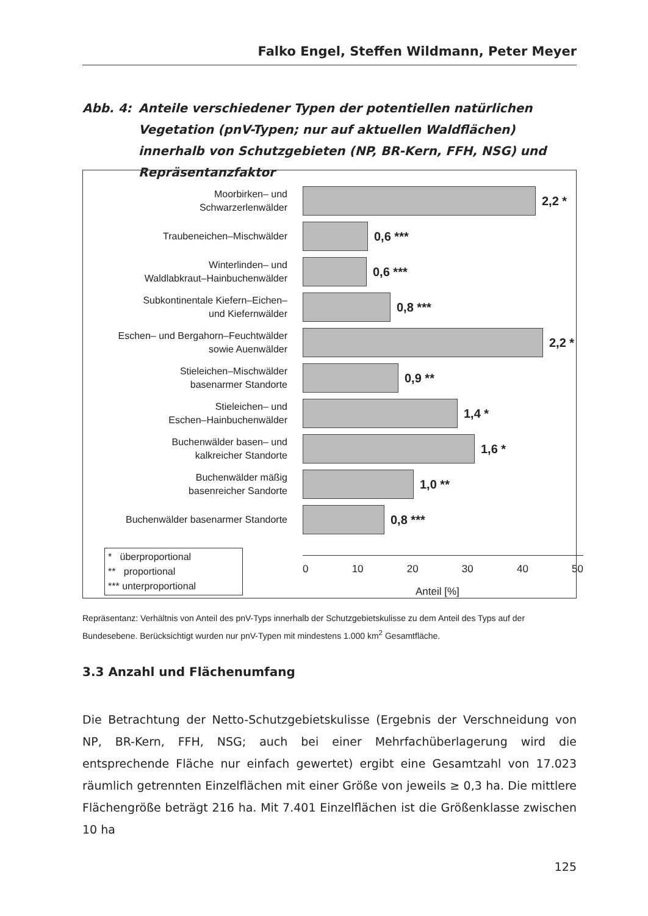Falko Engel, Steffen Wildmann, Peter Meyer
Abb. 4: Anteile verschiedener Typen der potentiellen natürlichen Vegetation (pnV-Typen; nur auf aktuellen Waldflächen) innerhalb von Schutzgebieten (NP, BR-Kern, FFH, NSG) und Repräsentanzfaktor
Moorbirken– und
Schwarzerlenwälder
2,2 *
Traubeneichen–Mischwälder
0,6 ***
Winterlinden– und
Waldlabkraut–Hainbuchenwälder
0,6 ***
Subkontinentale Kiefern–Eichen–
und Kiefernwälder
0,8 ***
Eschen– und Bergahorn–Feuchtwälder
sowie Auenwälder
2,2 *
Stieleichen–Mischwälder
basenarmer Standorte
0,9 **
Stieleichen– und
Eschen–Hainbuchenwälder
1,4 *
Buchenwälder basen– und
kalkreicher Standorte
1,6 *
Buchenwälder mäßig
basenreicher Sandorte
1,0 **
Buchenwälder basenarmer Standorte
0,8 ***
* überproportional
** proportional
*** unterproportional
0 10 20 30 40 50
Anteil [%]
Repräsentanz: Verhältnis von Anteil des pnV-Typs innerhalb der Schutzgebietskulisse zu dem Anteil des Typs auf der Bundesebene. Berücksichtigt wurden nur pnV-Typen mit mindestens 1.000 km<sup>2</sup> Gesamtfläche.
3.3 Anzahl und Flächenumfang
Die Betrachtung der Netto-Schutzgebietskulisse (Ergebnis der Verschneidung von NP, BR-Kern, FFH, NSG; auch bei einer Mehrfachüberlagerung wird die entsprechende Fläche nur einfach gewertet) ergibt eine Gesamtzahl von 17.023 räumlich getrennten Einzelflächen mit einer Größe von jeweils ≥ 0,3 ha. Die mittlere Flächengröße beträgt 216 ha. Mit 7.401 Einzelflächen ist die Größenklasse zwischen 10 ha
125